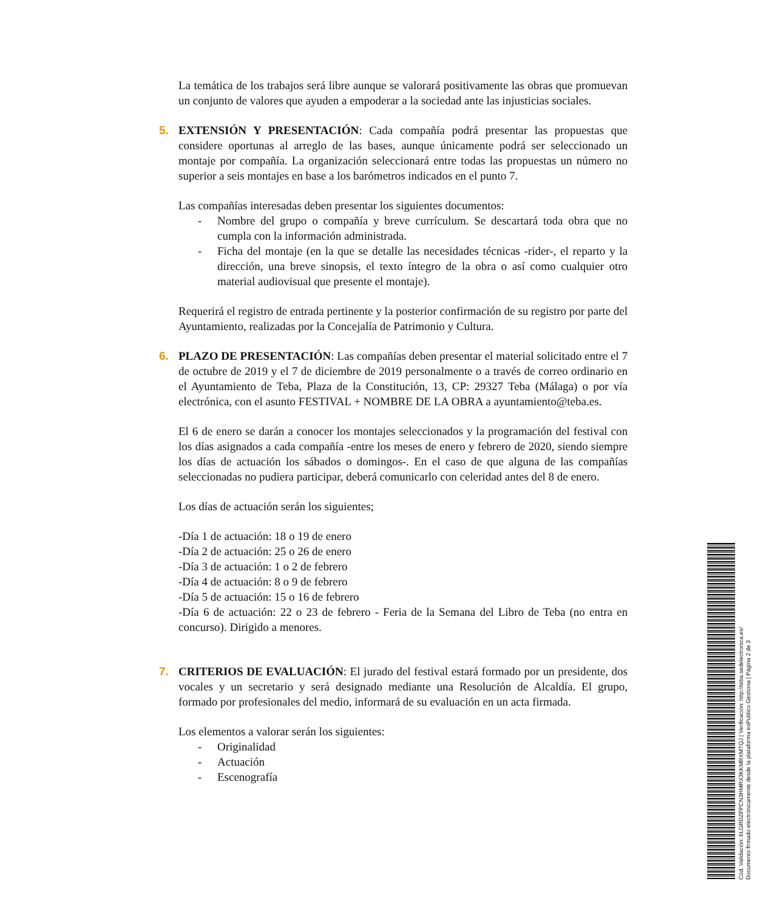La temática de los trabajos será libre aunque se valorará positivamente las obras que promuevan un conjunto de valores que ayuden a empoderar a la sociedad ante las injusticias sociales.
5.
EXTENSIÓN Y PRESENTACIÓN: Cada compañía podrá presentar las propuestas que considere oportunas al arreglo de las bases, aunque únicamente podrá ser seleccionado un montaje por compañía. La organización seleccionará entre todas las propuestas un número no superior a seis montajes en base a los barómetros indicados en el punto 7.
Las compañías interesadas deben presentar los siguientes documentos:
- Nombre del grupo o compañía y breve currículum. Se descartará toda obra que no cumpla con la información administrada.
- Ficha del montaje (en la que se detalle las necesidades técnicas -rider-, el reparto y la dirección, una breve sinopsis, el texto íntegro de la obra o así como cualquier otro material audiovisual que presente el montaje).
Requerirá el registro de entrada pertinente y la posterior confirmación de su registro por parte del Ayuntamiento, realizadas por la Concejalía de Patrimonio y Cultura.
6.
PLAZO DE PRESENTACIÓN: Las compañías deben presentar el material solicitado entre el 7 de octubre de 2019 y el 7 de diciembre de 2019 personalmente o a través de correo ordinario en el Ayuntamiento de Teba, Plaza de la Constitución, 13, CP: 29327 Teba (Málaga) o por vía electrónica, con el asunto FESTIVAL + NOMBRE DE LA OBRA a ayuntamiento@teba.es.
El 6 de enero se darán a conocer los montajes seleccionados y la programación del festival con los días asignados a cada compañía -entre los meses de enero y febrero de 2020, siendo siempre los días de actuación los sábados o domingos-. En el caso de que alguna de las compañías seleccionadas no pudiera participar, deberá comunicarlo con celeridad antes del 8 de enero.
Los días de actuación serán los siguientes;
-Día 1 de actuación: 18 o 19 de enero
-Día 2 de actuación: 25 o 26 de enero
-Día 3 de actuación: 1 o 2 de febrero
-Día 4 de actuación: 8 o 9 de febrero
-Día 5 de actuación: 15 o 16 de febrero
-Día 6 de actuación: 22 o 23 de febrero - Feria de la Semana del Libro de Teba (no entra en concurso). Dirigido a menores.
7.
CRITERIOS DE EVALUACIÓN: El jurado del festival estará formado por un presidente, dos vocales y un secretario y será designado mediante una Resolución de Alcaldía. El grupo, formado por profesionales del medio, informará de su evaluación en un acta firmada.
Los elementos a valorar serán los siguientes:
- Originalidad
- Actuación
- Escenografía
Cód. Validación: 6LGRDZPPCN3HMRX3KKMRXMTQJ | Verificación: http://teba.sedelectronica.es/
Documento firmado electrónicamente desde la plataforma esPublico Gestiona | Página 2 de 3